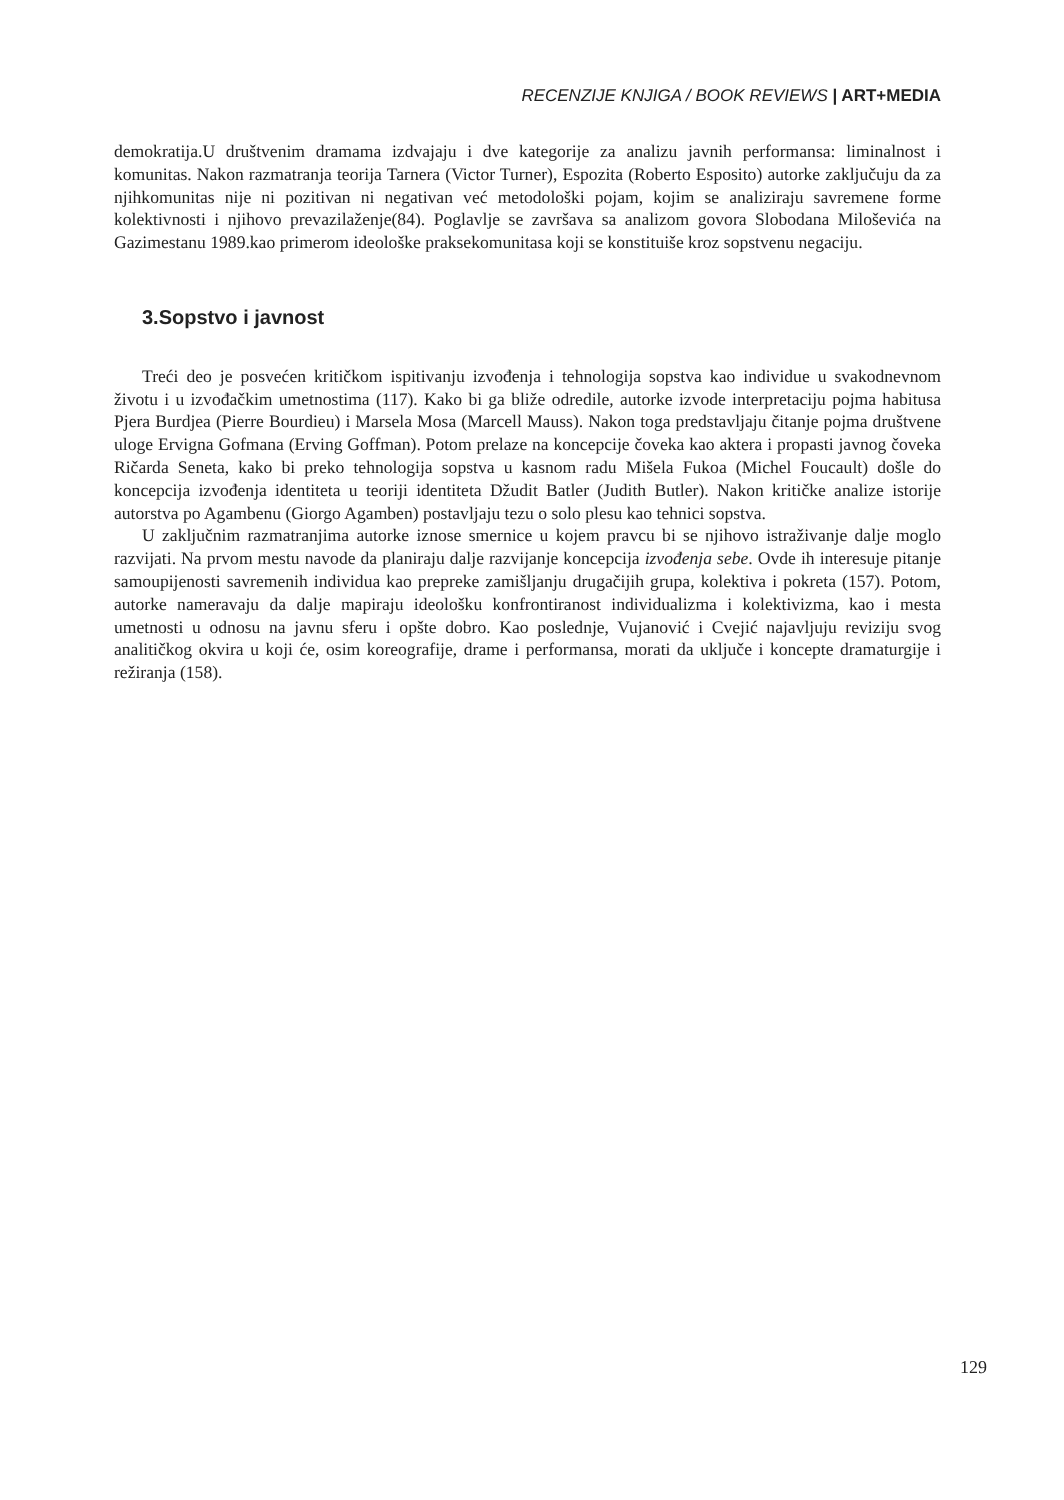RECENZIJE KNJIGA / BOOK REVIEWS | ART+MEDIA
demokratija.U društvenim dramama izdvajaju i dve kategorije za analizu javnih performansa: liminalnost i komunitas. Nakon razmatranja teorija Tarnera (Victor Turner), Espozita (Roberto Esposito) autorke zaključuju da za njihkomunitas nije ni pozitivan ni negativan već metodološki pojam, kojim se analiziraju savremene forme kolektivnosti i njihovo prevazilaženje(84). Poglavlje se završava sa analizom govora Slobodana Miloševića na Gazimestanu 1989.kao primerom ideološke praksekomunitasa koji se konstituiše kroz sopstvenu negaciju.
3.Sopstvo i javnost
Treći deo je posvećen kritičkom ispitivanju izvođenja i tehnologija sopstva kao individue u svakodnevnom životu i u izvođačkim umetnostima (117). Kako bi ga bliže odredile, autorke izvode interpretaciju pojma habitusa Pjera Burdjea (Pierre Bourdieu) i Marsela Mosa (Marcell Mauss). Nakon toga predstavljaju čitanje pojma društvene uloge Ervigna Gofmana (Erving Goffman). Potom prelaze na koncepcije čoveka kao aktera i propasti javnog čoveka Ričarda Seneta, kako bi preko tehnologija sopstva u kasnom radu Mišela Fukoa (Michel Foucault) došle do koncepcija izvođenja identiteta u teoriji identiteta Džudit Batler (Judith Butler). Nakon kritičke analize istorije autorstva po Agambenu (Giorgo Agamben) postavljaju tezu o solo plesu kao tehnici sopstva.
U zaključnim razmatranjima autorke iznose smernice u kojem pravcu bi se njihovo istraživanje dalje moglo razvijati. Na prvom mestu navode da planiraju dalje razvijanje koncepcija izvođenja sebe. Ovde ih interesuje pitanje samoupijenosti savremenih individua kao prepreke zamišljanju drugačijih grupa, kolektiva i pokreta (157). Potom, autorke nameravaju da dalje mapiraju ideološku konfrontiranost individualizma i kolektivizma, kao i mesta umetnosti u odnosu na javnu sferu i opšte dobro. Kao poslednje, Vujanović i Cvejić najavljuju reviziju svog analitičkog okvira u koji će, osim koreografije, drame i performansa, morati da uključe i koncepte dramaturgije i režiranja (158).
129